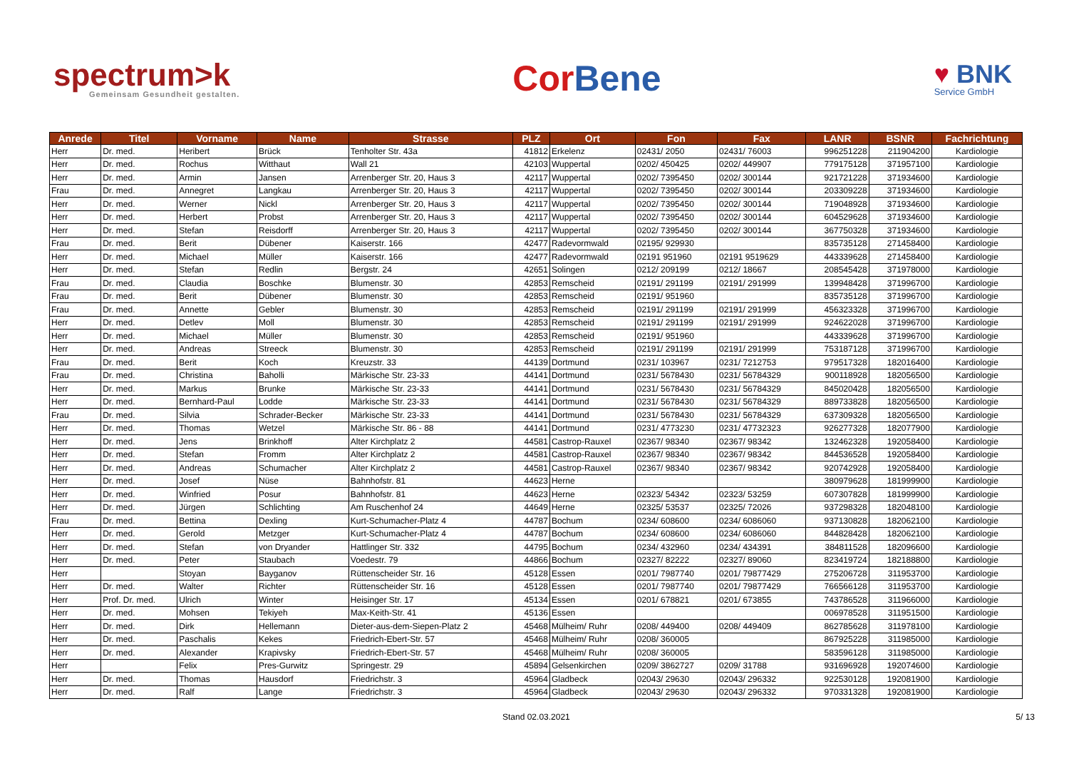spectrum>k
Gemeinsam Gesundheit gestalten.
Cor Bene
♥ BNK
Service GmbH
| Anrede | Titel | Vorname | Name | Strasse | PLZ | Ort | Fon | Fax | LANR | BSNR | Fachrichtung |
| --- | --- | --- | --- | --- | --- | --- | --- | --- | --- | --- | --- |
| Herr | Dr. med. | Heribert | Brück | Tenholter Str. 43a | 41812 | Erkelenz | 02431/ 2050 | 02431/ 76003 | 996251228 | 211904200 | Kardiologie |
| Herr | Dr. med. | Rochus | Witthaut | Wall 21 | 42103 | Wuppertal | 0202/ 450425 | 0202/ 449907 | 779175128 | 371957100 | Kardiologie |
| Herr | Dr. med. | Armin | Jansen | Arrenberger Str. 20, Haus 3 | 42117 | Wuppertal | 0202/ 7395450 | 0202/ 300144 | 921721228 | 371934600 | Kardiologie |
| Frau | Dr. med. | Annegret | Langkau | Arrenberger Str. 20, Haus 3 | 42117 | Wuppertal | 0202/ 7395450 | 0202/ 300144 | 203309228 | 371934600 | Kardiologie |
| Herr | Dr. med. | Werner | Nickl | Arrenberger Str. 20, Haus 3 | 42117 | Wuppertal | 0202/ 7395450 | 0202/ 300144 | 719048928 | 371934600 | Kardiologie |
| Herr | Dr. med. | Herbert | Probst | Arrenberger Str. 20, Haus 3 | 42117 | Wuppertal | 0202/ 7395450 | 0202/ 300144 | 604529628 | 371934600 | Kardiologie |
| Herr | Dr. med. | Stefan | Reisdorff | Arrenberger Str. 20, Haus 3 | 42117 | Wuppertal | 0202/ 7395450 | 0202/ 300144 | 367750328 | 371934600 | Kardiologie |
| Frau | Dr. med. | Berit | Dübener | Kaiserstr. 166 | 42477 | Radevormwald | 02195/ 929930 | | 835735128 | 271458400 | Kardiologie |
| Herr | Dr. med. | Michael | Müller | Kaiserstr. 166 | 42477 | Radevormwald | 02191 951960 | 02191 9519629 | 443339628 | 271458400 | Kardiologie |
| Herr | Dr. med. | Stefan | Redlin | Bergstr. 24 | 42651 | Solingen | 0212/ 209199 | 0212/ 18667 | 208545428 | 371978000 | Kardiologie |
| Frau | Dr. med. | Claudia | Boschke | Blumenstr. 30 | 42853 | Remscheid | 02191/ 291199 | 02191/ 291999 | 139948428 | 371996700 | Kardiologie |
| Frau | Dr. med. | Berit | Dübener | Blumenstr. 30 | 42853 | Remscheid | 02191/ 951960 | | 835735128 | 371996700 | Kardiologie |
| Frau | Dr. med. | Annette | Gebler | Blumenstr. 30 | 42853 | Remscheid | 02191/ 291199 | 02191/ 291999 | 456323328 | 371996700 | Kardiologie |
| Herr | Dr. med. | Detlev | Moll | Blumenstr. 30 | 42853 | Remscheid | 02191/ 291199 | 02191/ 291999 | 924622028 | 371996700 | Kardiologie |
| Herr | Dr. med. | Michael | Müller | Blumenstr. 30 | 42853 | Remscheid | 02191/ 951960 | | 443339628 | 371996700 | Kardiologie |
| Herr | Dr. med. | Andreas | Streeck | Blumenstr. 30 | 42853 | Remscheid | 02191/ 291199 | 02191/ 291999 | 753187128 | 371996700 | Kardiologie |
| Frau | Dr. med. | Berit | Koch | Kreuzstr. 33 | 44139 | Dortmund | 0231/ 103967 | 0231/ 7212753 | 979517328 | 182016400 | Kardiologie |
| Frau | Dr. med. | Christina | Baholli | Märkische Str. 23-33 | 44141 | Dortmund | 0231/ 5678430 | 0231/ 56784329 | 900118928 | 182056500 | Kardiologie |
| Herr | Dr. med. | Markus | Brunke | Märkische Str. 23-33 | 44141 | Dortmund | 0231/ 5678430 | 0231/ 56784329 | 845020428 | 182056500 | Kardiologie |
| Herr | Dr. med. | Bernhard-Paul | Lodde | Märkische Str. 23-33 | 44141 | Dortmund | 0231/ 5678430 | 0231/ 56784329 | 889733828 | 182056500 | Kardiologie |
| Frau | Dr. med. | Silvia | Schrader-Becker | Märkische Str. 23-33 | 44141 | Dortmund | 0231/ 5678430 | 0231/ 56784329 | 637309328 | 182056500 | Kardiologie |
| Herr | Dr. med. | Thomas | Wetzel | Märkische Str. 86 - 88 | 44141 | Dortmund | 0231/ 4773230 | 0231/ 47732323 | 926277328 | 182077900 | Kardiologie |
| Herr | Dr. med. | Jens | Brinkhoff | Alter Kirchplatz 2 | 44581 | Castrop-Rauxel | 02367/ 98340 | 02367/ 98342 | 132462328 | 192058400 | Kardiologie |
| Herr | Dr. med. | Stefan | Fromm | Alter Kirchplatz 2 | 44581 | Castrop-Rauxel | 02367/ 98340 | 02367/ 98342 | 844536528 | 192058400 | Kardiologie |
| Herr | Dr. med. | Andreas | Schumacher | Alter Kirchplatz 2 | 44581 | Castrop-Rauxel | 02367/ 98340 | 02367/ 98342 | 920742928 | 192058400 | Kardiologie |
| Herr | Dr. med. | Josef | Nüse | Bahnhofstr. 81 | 44623 | Herne | | | 380979628 | 181999900 | Kardiologie |
| Herr | Dr. med. | Winfried | Posur | Bahnhofstr. 81 | 44623 | Herne | 02323/ 54342 | 02323/ 53259 | 607307828 | 181999900 | Kardiologie |
| Herr | Dr. med. | Jürgen | Schlichting | Am Ruschenhof 24 | 44649 | Herne | 02325/ 53537 | 02325/ 72026 | 937298328 | 182048100 | Kardiologie |
| Frau | Dr. med. | Bettina | Dexling | Kurt-Schumacher-Platz 4 | 44787 | Bochum | 0234/ 608600 | 0234/ 6086060 | 937130828 | 182062100 | Kardiologie |
| Herr | Dr. med. | Gerold | Metzger | Kurt-Schumacher-Platz 4 | 44787 | Bochum | 0234/ 608600 | 0234/ 6086060 | 844828428 | 182062100 | Kardiologie |
| Herr | Dr. med. | Stefan | von Dryander | Hattlinger Str. 332 | 44795 | Bochum | 0234/ 432960 | 0234/ 434391 | 384811528 | 182096600 | Kardiologie |
| Herr | Dr. med. | Peter | Staubach | Voedestr. 79 | 44866 | Bochum | 02327/ 82222 | 02327/ 89060 | 823419724 | 182188800 | Kardiologie |
| Herr | | Stoyan | Bayganov | Rüttenscheider Str. 16 | 45128 | Essen | 0201/ 7987740 | 0201/ 79877429 | 275206728 | 311953700 | Kardiologie |
| Herr | Dr. med. | Walter | Richter | Rüttenscheider Str. 16 | 45128 | Essen | 0201/ 7987740 | 0201/ 79877429 | 766566128 | 311953700 | Kardiologie |
| Herr | Prof. Dr. med. | Ulrich | Winter | Heisinger Str. 17 | 45134 | Essen | 0201/ 678821 | 0201/ 673855 | 743786528 | 311966000 | Kardiologie |
| Herr | Dr. med. | Mohsen | Tekiyeh | Max-Keith-Str. 41 | 45136 | Essen | | | 006978528 | 311951500 | Kardiologie |
| Herr | Dr. med. | Dirk | Hellemann | Dieter-aus-dem-Siepen-Platz 2 | 45468 | Mülheim/ Ruhr | 0208/ 449400 | 0208/ 449409 | 862785628 | 311978100 | Kardiologie |
| Herr | Dr. med. | Paschalis | Kekes | Friedrich-Ebert-Str. 57 | 45468 | Mülheim/ Ruhr | 0208/ 360005 | | 867925228 | 311985000 | Kardiologie |
| Herr | Dr. med. | Alexander | Krapivsky | Friedrich-Ebert-Str. 57 | 45468 | Mülheim/ Ruhr | 0208/ 360005 | | 583596128 | 311985000 | Kardiologie |
| Herr | | Felix | Pres-Gurwitz | Springestr. 29 | 45894 | Gelsenkirchen | 0209/ 3862727 | 0209/ 31788 | 931696928 | 192074600 | Kardiologie |
| Herr | Dr. med. | Thomas | Hausdorf | Friedrichstr. 3 | 45964 | Gladbeck | 02043/ 29630 | 02043/ 296332 | 922530128 | 192081900 | Kardiologie |
| Herr | Dr. med. | Ralf | Lange | Friedrichstr. 3 | 45964 | Gladbeck | 02043/ 29630 | 02043/ 296332 | 970331328 | 192081900 | Kardiologie |
Stand 02.03.2021 5/ 13